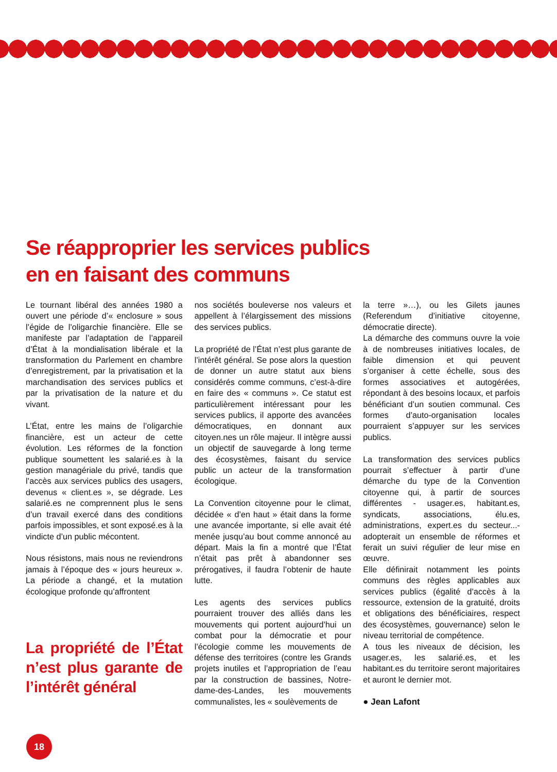Se réapproprier les services publics
en en faisant des communs
Le tournant libéral des années 1980 a ouvert une période d’« enclosure » sous l’égide de l’oligarchie financière. Elle se manifeste par l’adaptation de l’appareil d’État à la mondialisation libérale et la transformation du Parlement en chambre d’enregistrement, par la privatisation et la marchandisation des services publics et par la privatisation de la nature et du vivant.
L’État, entre les mains de l’oligarchie financière, est un acteur de cette évolution. Les réformes de la fonction publique soumettent les salarié.es à la gestion managériale du privé, tandis que l’accès aux services publics des usagers, devenus « client.es », se dégrade. Les salarié.es ne comprennent plus le sens d’un travail exercé dans des conditions parfois impossibles, et sont exposé.es à la vindicte d’un public mécontent.
Nous résistons, mais nous ne reviendrons jamais à l’époque des « jours heureux ». La période a changé, et la mutation écologique profonde qu’affrontent
La propriété de l’État n’est plus garante de l’intérêt général
nos sociétés bouleverse nos valeurs et appellent à l’élargissement des missions des services publics.
La propriété de l’État n’est plus garante de l’intérêt général. Se pose alors la question de donner un autre statut aux biens considérés comme communs, c’est-à-dire en faire des « communs ». Ce statut est particulièrement intéressant pour les services publics, il apporte des avancées démocratiques, en donnant aux citoyen.nes un rôle majeur. Il intègre aussi un objectif de sauvegarde à long terme des écosystèmes, faisant du service public un acteur de la transformation écologique.
La Convention citoyenne pour le climat, décidée « d’en haut » était dans la forme une avancée importante, si elle avait été menée jusqu’au bout comme annoncé au départ. Mais la fin a montré que l’État n’était pas prêt à abandonner ses prérogatives, il faudra l’obtenir de haute lutte.
Les agents des services publics pourraient trouver des alliés dans les mouvements qui portent aujourd’hui un combat pour la démocratie et pour l’écologie comme les mouvements de défense des territoires (contre les Grands projets inutiles et l’appropriation de l’eau par la construction de bassines, Notre-dame-des-Landes, les mouvements communalistes, les « soulèvements de
la terre »…), ou les Gilets jaunes (Referendum d’initiative citoyenne, démocratie directe).
La démarche des communs ouvre la voie à de nombreuses initiatives locales, de faible dimension et qui peuvent s’organiser à cette échelle, sous des formes associatives et autogérées, répondant à des besoins locaux, et parfois bénéficiant d’un soutien communal. Ces formes d’auto-organisation locales pourraient s’appuyer sur les services publics.
La transformation des services publics pourrait s’effectuer à partir d’une démarche du type de la Convention citoyenne qui, à partir de sources différentes - usager.es, habitant.es, syndicats, associations, élu.es, administrations, expert.es du secteur...- adopterait un ensemble de réformes et ferait un suivi régulier de leur mise en œuvre.
Elle définirait notamment les points communs des règles applicables aux services publics (égalité d’accès à la ressource, extension de la gratuité, droits et obligations des bénéficiaires, respect des écosystèmes, gouvernance) selon le niveau territorial de compétence.
A tous les niveaux de décision, les usager.es, les salarié.es, et les habitant.es du territoire seront majoritaires et auront le dernier mot.
● Jean Lafont
18